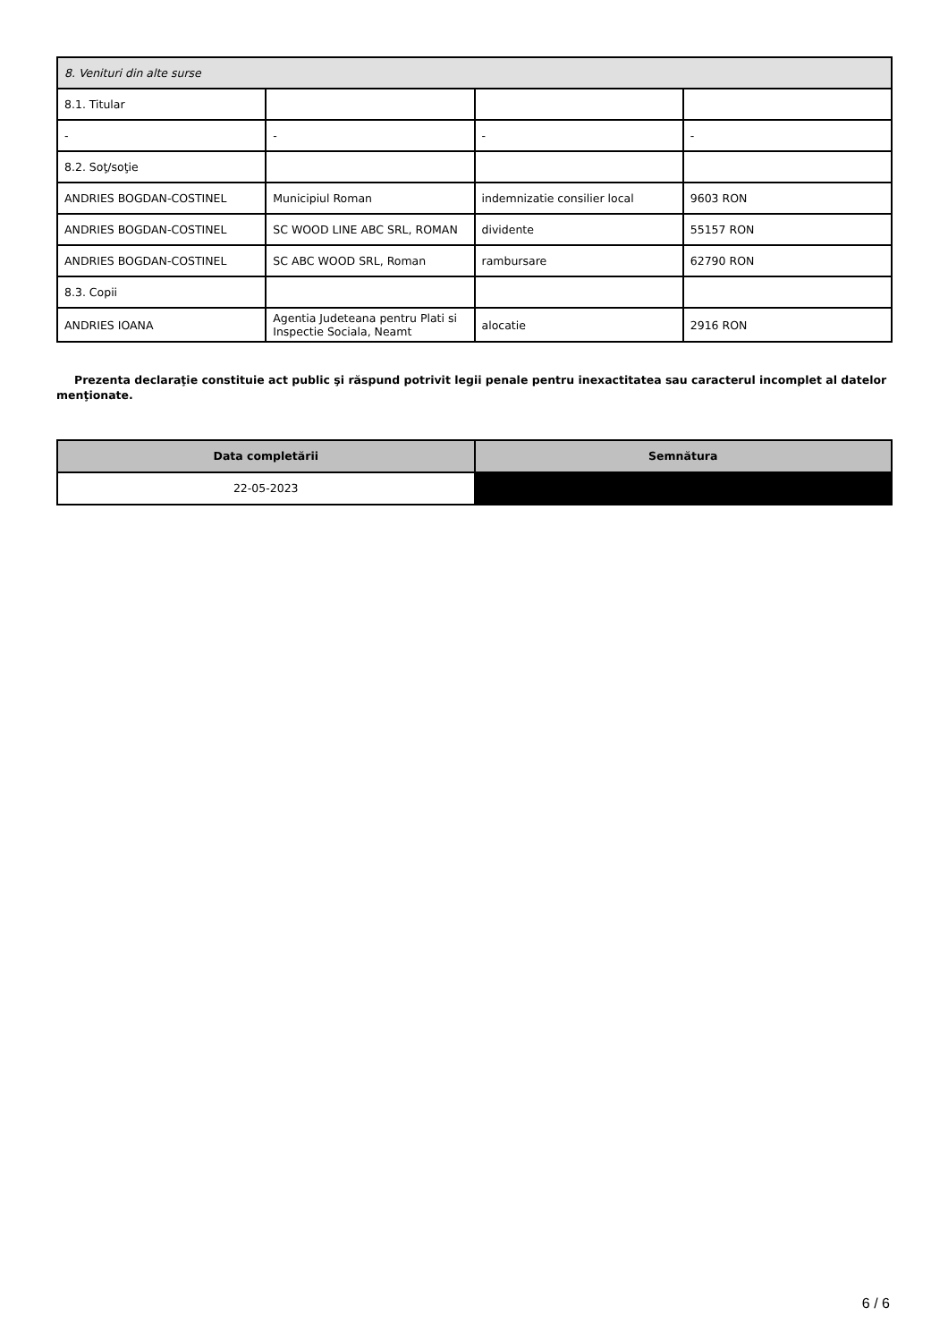| 8. Venituri din alte surse | | | |
| 8.1. Titular | | | |
| - | - | - | - |
| 8.2. Soţ/soţie | | | |
| ANDRIES BOGDAN-COSTINEL | Municipiul Roman | indemnizatie consilier local | 9603 RON |
| ANDRIES BOGDAN-COSTINEL | SC WOOD LINE ABC SRL, ROMAN | dividente | 55157 RON |
| ANDRIES BOGDAN-COSTINEL | SC ABC WOOD SRL, Roman | rambursare | 62790 RON |
| 8.3. Copii | | | |
| ANDRIES IOANA | Agentia Judeteana pentru Plati si Inspectie Sociala, Neamt | alocatie | 2916 RON |
Prezenta declaraţie constituie act public şi răspund potrivit legii penale pentru inexactitatea sau caracterul incomplet al datelor menţionate.
| Data completării | Semnătura |
| --- | --- |
| 22-05-2023 | |
6 / 6